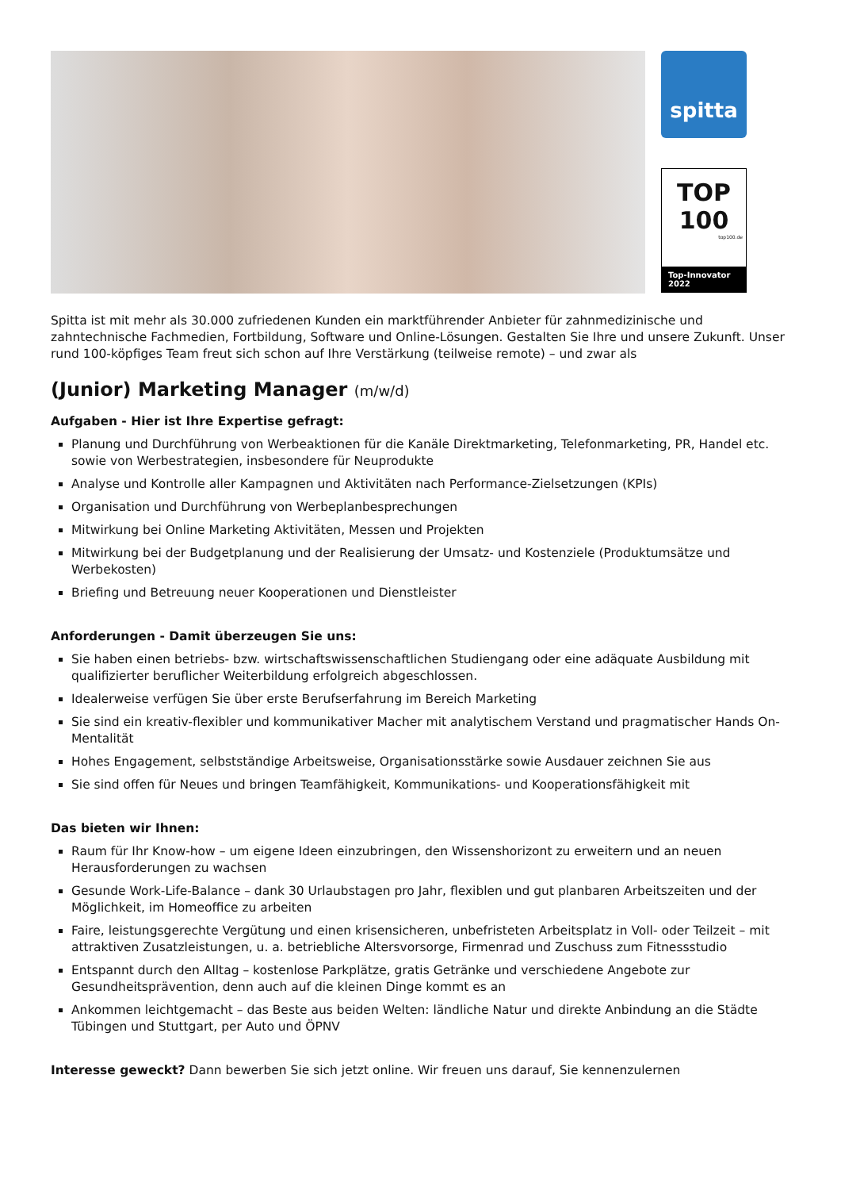spitta
TOP
100
top100.de
Top-Innovator
2022
Spitta ist mit mehr als 30.000 zufriedenen Kunden ein marktführender Anbieter für zahnmedizinische und zahntechnische Fachmedien, Fortbildung, Software und Online-Lösungen. Gestalten Sie Ihre und unsere Zukunft. Unser rund 100-köpfiges Team freut sich schon auf Ihre Verstärkung (teilweise remote) – und zwar als
(Junior) Marketing Manager (m/w/d)
Aufgaben - Hier ist Ihre Expertise gefragt:
Planung und Durchführung von Werbeaktionen für die Kanäle Direktmarketing, Telefonmarketing, PR, Handel etc. sowie von Werbestrategien, insbesondere für Neuprodukte
Analyse und Kontrolle aller Kampagnen und Aktivitäten nach Performance-Zielsetzungen (KPIs)
Organisation und Durchführung von Werbeplanbesprechungen
Mitwirkung bei Online Marketing Aktivitäten, Messen und Projekten
Mitwirkung bei der Budgetplanung und der Realisierung der Umsatz- und Kostenziele (Produktumsätze und Werbekosten)
Briefing und Betreuung neuer Kooperationen und Dienstleister
Anforderungen - Damit überzeugen Sie uns:
Sie haben einen betriebs- bzw. wirtschaftswissenschaftlichen Studiengang oder eine adäquate Ausbildung mit qualifizierter beruflicher Weiterbildung erfolgreich abgeschlossen.
Idealerweise verfügen Sie über erste Berufserfahrung im Bereich Marketing
Sie sind ein kreativ-flexibler und kommunikativer Macher mit analytischem Verstand und pragmatischer Hands On-Mentalität
Hohes Engagement, selbstständige Arbeitsweise, Organisationsstärke sowie Ausdauer zeichnen Sie aus
Sie sind offen für Neues und bringen Teamfähigkeit, Kommunikations- und Kooperationsfähigkeit mit
Das bieten wir Ihnen:
Raum für Ihr Know-how – um eigene Ideen einzubringen, den Wissenshorizont zu erweitern und an neuen Herausforderungen zu wachsen
Gesunde Work-Life-Balance – dank 30 Urlaubstagen pro Jahr, flexiblen und gut planbaren Arbeitszeiten und der Möglichkeit, im Homeoffice zu arbeiten
Faire, leistungsgerechte Vergütung und einen krisensicheren, unbefristeten Arbeitsplatz in Voll- oder Teilzeit – mit attraktiven Zusatzleistungen, u. a. betriebliche Altersvorsorge, Firmenrad und Zuschuss zum Fitnessstudio
Entspannt durch den Alltag – kostenlose Parkplätze, gratis Getränke und verschiedene Angebote zur Gesundheitsprävention, denn auch auf die kleinen Dinge kommt es an
Ankommen leichtgemacht – das Beste aus beiden Welten: ländliche Natur und direkte Anbindung an die Städte Tübingen und Stuttgart, per Auto und ÖPNV
Interesse geweckt? Dann bewerben Sie sich jetzt online. Wir freuen uns darauf, Sie kennenzulernen